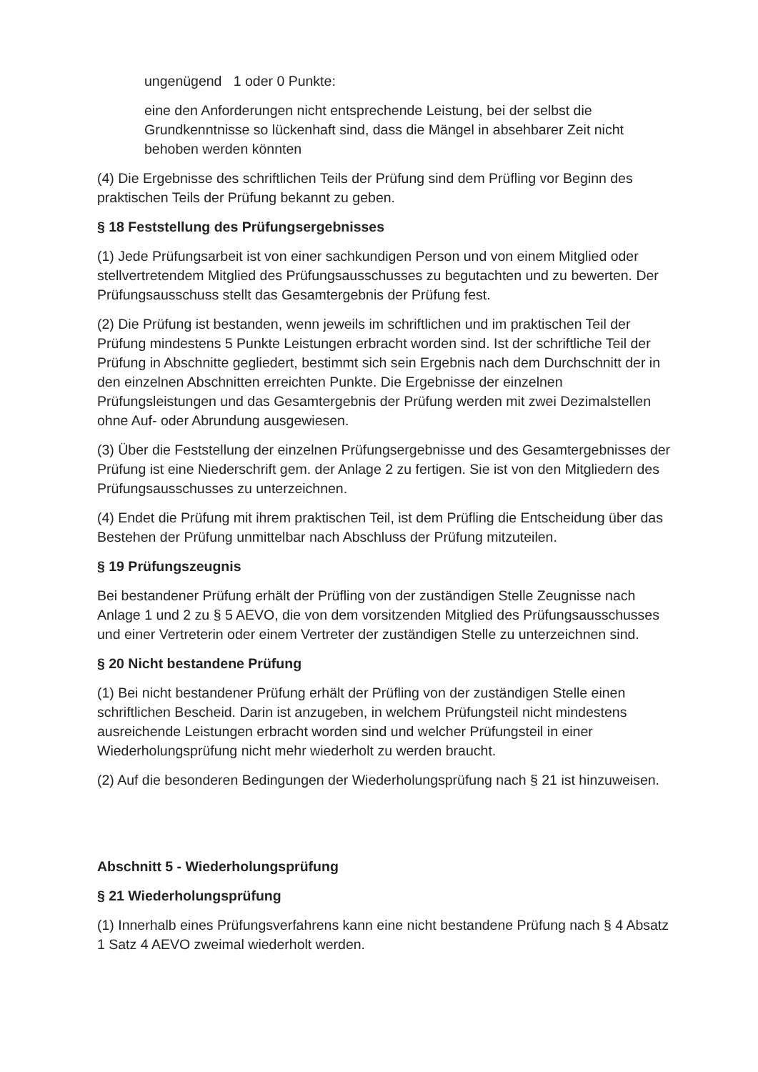ungenügend 1 oder 0 Punkte:
eine den Anforderungen nicht entsprechende Leistung, bei der selbst die Grundkenntnisse so lückenhaft sind, dass die Mängel in absehbarer Zeit nicht behoben werden könnten
(4) Die Ergebnisse des schriftlichen Teils der Prüfung sind dem Prüfling vor Beginn des praktischen Teils der Prüfung bekannt zu geben.
§ 18 Feststellung des Prüfungsergebnisses
(1) Jede Prüfungsarbeit ist von einer sachkundigen Person und von einem Mitglied oder stellvertretendem Mitglied des Prüfungsausschusses zu begutachten und zu bewerten. Der Prüfungsausschuss stellt das Gesamtergebnis der Prüfung fest.
(2) Die Prüfung ist bestanden, wenn jeweils im schriftlichen und im praktischen Teil der Prüfung mindestens 5 Punkte Leistungen erbracht worden sind. Ist der schriftliche Teil der Prüfung in Abschnitte gegliedert, bestimmt sich sein Ergebnis nach dem Durchschnitt der in den einzelnen Abschnitten erreichten Punkte. Die Ergebnisse der einzelnen Prüfungsleistungen und das Gesamtergebnis der Prüfung werden mit zwei Dezimalstellen ohne Auf- oder Abrundung ausgewiesen.
(3) Über die Feststellung der einzelnen Prüfungsergebnisse und des Gesamtergebnisses der Prüfung ist eine Niederschrift gem. der Anlage 2 zu fertigen. Sie ist von den Mitgliedern des Prüfungsausschusses zu unterzeichnen.
(4) Endet die Prüfung mit ihrem praktischen Teil, ist dem Prüfling die Entscheidung über das Bestehen der Prüfung unmittelbar nach Abschluss der Prüfung mitzuteilen.
§ 19 Prüfungszeugnis
Bei bestandener Prüfung erhält der Prüfling von der zuständigen Stelle Zeugnisse nach Anlage 1 und 2 zu § 5 AEVO, die von dem vorsitzenden Mitglied des Prüfungsausschusses und einer Vertreterin oder einem Vertreter der zuständigen Stelle zu unterzeichnen sind.
§ 20 Nicht bestandene Prüfung
(1) Bei nicht bestandener Prüfung erhält der Prüfling von der zuständigen Stelle einen schriftlichen Bescheid. Darin ist anzugeben, in welchem Prüfungsteil nicht mindestens ausreichende Leistungen erbracht worden sind und welcher Prüfungsteil in einer Wiederholungsprüfung nicht mehr wiederholt zu werden braucht.
(2) Auf die besonderen Bedingungen der Wiederholungsprüfung nach § 21 ist hinzuweisen.
Abschnitt 5 - Wiederholungsprüfung
§ 21 Wiederholungsprüfung
(1) Innerhalb eines Prüfungsverfahrens kann eine nicht bestandene Prüfung nach § 4 Absatz 1 Satz 4 AEVO zweimal wiederholt werden.